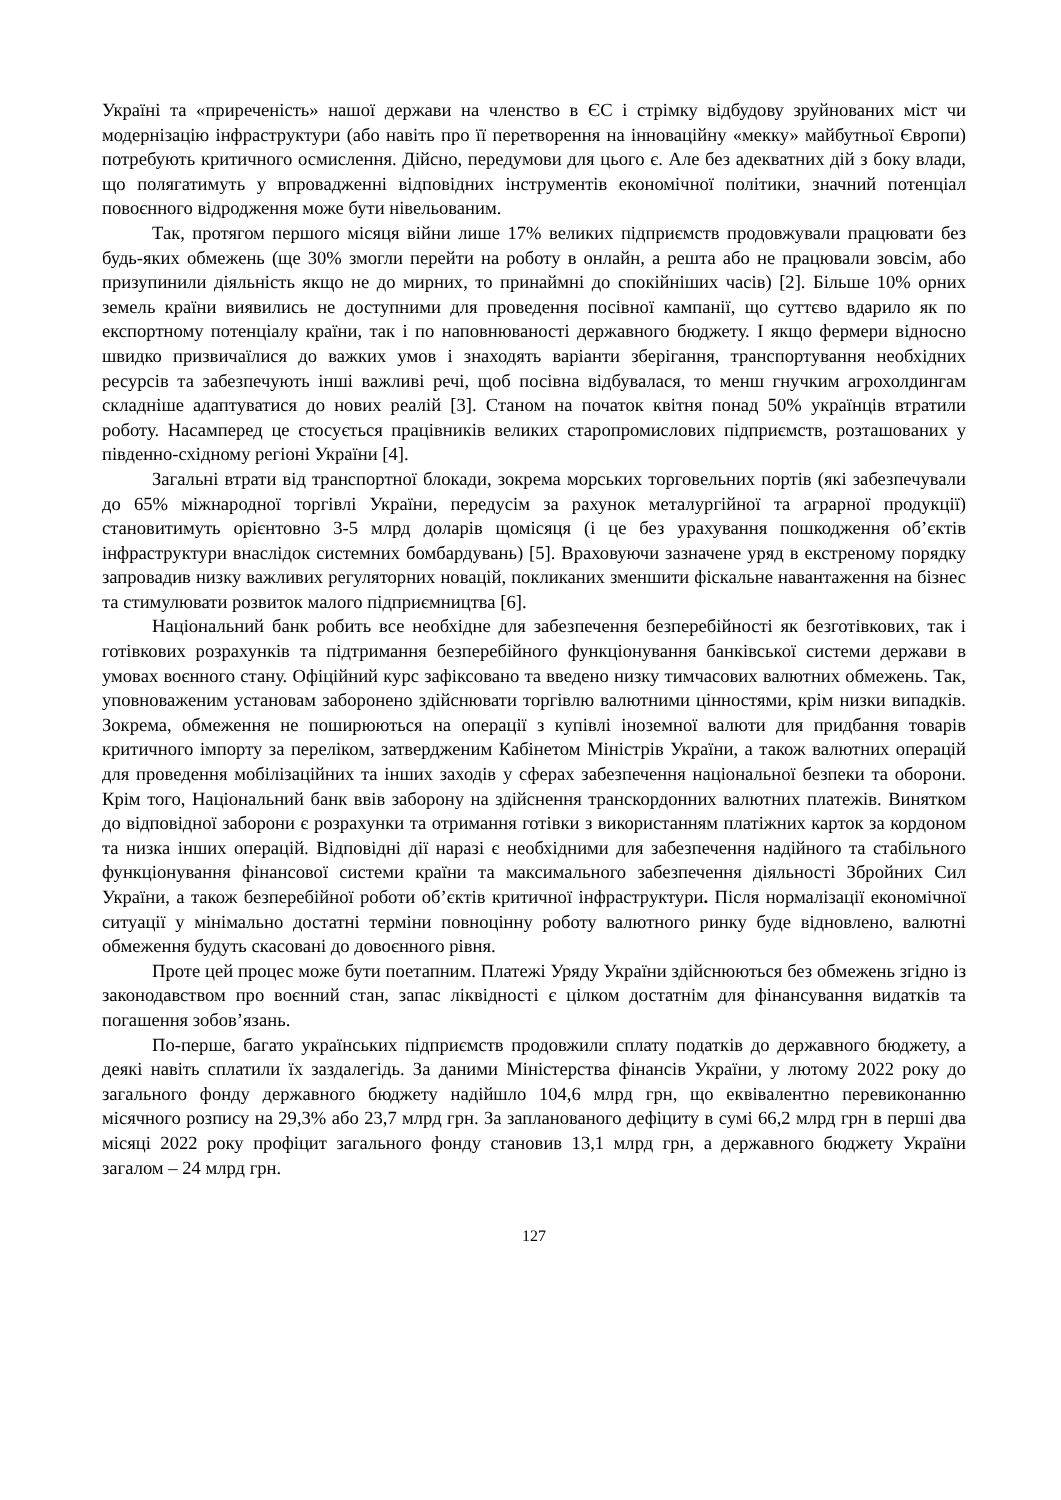Україні та «приреченість» нашої держави на членство в ЄС і стрімку відбудову зруйнованих міст чи модернізацію інфраструктури (або навіть про її перетворення на інноваційну «мекку» майбутньої Європи) потребують критичного осмислення. Дійсно, передумови для цього є. Але без адекватних дій з боку влади, що полягатимуть у впровадженні відповідних інструментів економічної політики, значний потенціал повоєнного відродження може бути нівельованим.
Так, протягом першого місяця війни лише 17% великих підприємств продовжували працювати без будь-яких обмежень (ще 30% змогли перейти на роботу в онлайн, а решта або не працювали зовсім, або призупинили діяльність якщо не до мирних, то принаймні до спокійніших часів) [2]. Більше 10% орних земель країни виявились не доступними для проведення посівної кампанії, що суттєво вдарило як по експортному потенціалу країни, так і по наповнюваності державного бюджету. І якщо фермери відносно швидко призвичаїлися до важких умов і знаходять варіанти зберігання, транспортування необхідних ресурсів та забезпечують інші важливі речі, щоб посівна відбувалася, то менш гнучким агрохолдингам складніше адаптуватися до нових реалій [3]. Станом на початок квітня понад 50% українців втратили роботу. Насамперед це стосується працівників великих старопромислових підприємств, розташованих у південно-східному регіоні України [4].
Загальні втрати від транспортної блокади, зокрема морських торговельних портів (які забезпечували до 65% міжнародної торгівлі України, передусім за рахунок металургійної та аграрної продукції) становитимуть орієнтовно 3-5 млрд доларів щомісяця (і це без урахування пошкодження об’єктів інфраструктури внаслідок системних бомбардувань) [5]. Враховуючи зазначене уряд в екстреному порядку запровадив низку важливих регуляторних новацій, покликаних зменшити фіскальне навантаження на бізнес та стимулювати розвиток малого підприємництва [6].
Національний банк робить все необхідне для забезпечення безперебійності як безготівкових, так і готівкових розрахунків та підтримання безперебійного функціонування банківської системи держави в умовах воєнного стану. Офіційний курс зафіксовано та введено низку тимчасових валютних обмежень. Так, уповноваженим установам заборонено здійснювати торгівлю валютними цінностями, крім низки випадків. Зокрема, обмеження не поширюються на операції з купівлі іноземної валюти для придбання товарів критичного імпорту за переліком, затвердженим Кабінетом Міністрів України, а також валютних операцій для проведення мобілізаційних та інших заходів у сферах забезпечення національної безпеки та оборони. Крім того, Національний банк ввів заборону на здійснення транскордонних валютних платежів. Винятком до відповідної заборони є розрахунки та отримання готівки з використанням платіжних карток за кордоном та низка інших операцій. Відповідні дії наразі є необхідними для забезпечення надійного та стабільного функціонування фінансової системи країни та максимального забезпечення діяльності Збройних Сил України, а також безперебійної роботи об’єктів критичної інфраструктури. Після нормалізації економічної ситуації у мінімально достатні терміни повноцінну роботу валютного ринку буде відновлено, валютні обмеження будуть скасовані до довоєнного рівня.
Проте цей процес може бути поетапним. Платежі Уряду України здійснюються без обмежень згідно із законодавством про воєнний стан, запас ліквідності є цілком достатнім для фінансування видатків та погашення зобов’язань.
По-перше, багато українських підприємств продовжили сплату податків до державного бюджету, а деякі навіть сплатили їх заздалегідь. За даними Міністерства фінансів України, у лютому 2022 року до загального фонду державного бюджету надійшло 104,6 млрд грн, що еквівалентно перевиконанню місячного розпису на 29,3% або 23,7 млрд грн. За запланованого дефіциту в сумі 66,2 млрд грн в перші два місяці 2022 року профіцит загального фонду становив 13,1 млрд грн, а державного бюджету України загалом – 24 млрд грн.
127